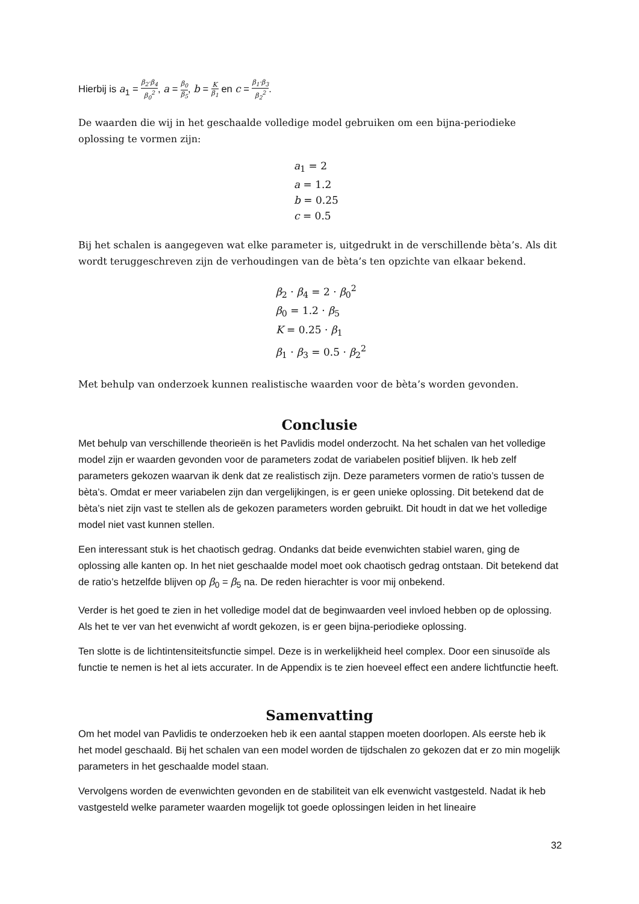Hierbij is a<sub>1</sub> = β<sub>2</sub>·β<sub>4</sub> β<sub>0</sub><sup>2</sup>, a = β<sub>0</sub> β<sub>5</sub>, b = K β<sub>1</sub> en c = β<sub>1</sub>·β<sub>3</sub> β<sub>2</sub><sup>2</sup>.
De waarden die wij in het geschaalde volledige model gebruiken om een bijna-periodieke oplossing te vormen zijn:
a<sub>1</sub> = 2
a = 1.2
b = 0.25
c = 0.5
Bij het schalen is aangegeven wat elke parameter is, uitgedrukt in de verschillende bèta’s. Als dit wordt teruggeschreven zijn de verhoudingen van de bèta’s ten opzichte van elkaar bekend.
β<sub>2</sub> · β<sub>4</sub> = 2 · β<sub>0</sub><sup>2</sup>
β<sub>0</sub> = 1.2 · β<sub>5</sub>
K = 0.25 · β<sub>1</sub>
β<sub>1</sub> · β<sub>3</sub> = 0.5 · β<sub>2</sub><sup>2</sup>
Met behulp van onderzoek kunnen realistische waarden voor de bèta’s worden gevonden.
Conclusie
Met behulp van verschillende theorieën is het Pavlidis model onderzocht. Na het schalen van het volledige model zijn er waarden gevonden voor de parameters zodat de variabelen positief blijven. Ik heb zelf parameters gekozen waarvan ik denk dat ze realistisch zijn. Deze parameters vormen de ratio’s tussen de bèta’s. Omdat er meer variabelen zijn dan vergelijkingen, is er geen unieke oplossing. Dit betekend dat de bèta’s niet zijn vast te stellen als de gekozen parameters worden gebruikt. Dit houdt in dat we het volledige model niet vast kunnen stellen.
Een interessant stuk is het chaotisch gedrag. Ondanks dat beide evenwichten stabiel waren, ging de oplossing alle kanten op. In het niet geschaalde model moet ook chaotisch gedrag ontstaan. Dit betekend dat de ratio’s hetzelfde blijven op β<sub>0</sub> = β<sub>5</sub> na. De reden hierachter is voor mij onbekend.
Verder is het goed te zien in het volledige model dat de beginwaarden veel invloed hebben op de oplossing. Als het te ver van het evenwicht af wordt gekozen, is er geen bijna-periodieke oplossing.
Ten slotte is de lichtintensiteitsfunctie simpel. Deze is in werkelijkheid heel complex. Door een sinusoïde als functie te nemen is het al iets accurater. In de Appendix is te zien hoeveel effect een andere lichtfunctie heeft.
Samenvatting
Om het model van Pavlidis te onderzoeken heb ik een aantal stappen moeten doorlopen. Als eerste heb ik het model geschaald. Bij het schalen van een model worden de tijdschalen zo gekozen dat er zo min mogelijk parameters in het geschaalde model staan.
Vervolgens worden de evenwichten gevonden en de stabiliteit van elk evenwicht vastgesteld. Nadat ik heb vastgesteld welke parameter waarden mogelijk tot goede oplossingen leiden in het lineaire
32